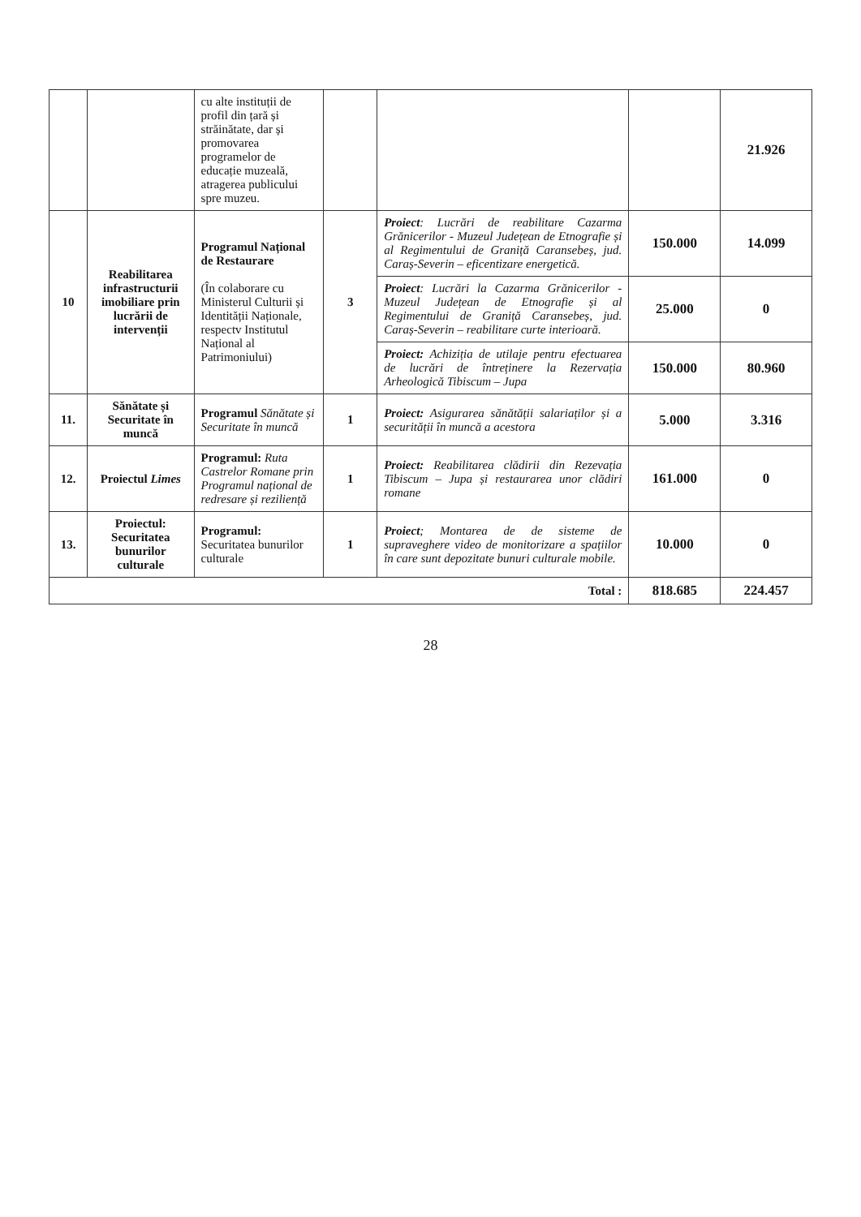| | | cu alte instituții de profil din țară și străinătate, dar și promovarea programelor de educație muzeală, atragerea publicului spre muzeu. | | | | 21.926 |
| 10 | Reabilitarea infrastructurii imobiliare prin lucrării de intervenții | Programul Național de Restaurare (În colaborare cu Ministerul Culturii și Identității Naționale, respectv Institutul Național al Patrimoniului) | 3 | Proiect : Lucrări de reabilitare Cazarma Grănicerilor - Muzeul Județean de Etnografie și al Regimentului de Graniță Caransebeș, jud. Caraș-Severin – eficentizare energetică. | 150.000 | 14.099 |
| | | | | Proiect : Lucrări la Cazarma Grănicerilor - Muzeul Județean de Etnografie și al Regimentului de Graniță Caransebeș, jud. Caraș-Severin – reabilitare curte interioară. | 25.000 | 0 |
| | | | | Proiect: Achiziția de utilaje pentru efectuarea de lucrări de întreținere la Rezervația Arheologică Tibiscum – Jupa | 150.000 | 80.960 |
| 11. | Sănătate și Securitate în muncă | Programul Sănătate și Securitate în muncă | 1 | Proiect: Asigurarea sănătății salariaților și a securității în muncă a acestora | 5.000 | 3.316 |
| 12. | Proiectul Limes | Programul: Ruta Castrelor Romane prin Programul național de redresare și reziliență | 1 | Proiect: Reabilitarea clădirii din Rezevația Tibiscum – Jupa și restaurarea unor clădiri romane | 161.000 | 0 |
| 13. | Proiectul: Securitatea bunurilor culturale | Programul: Securitatea bunurilor culturale | 1 | Proiect ; Montarea de de sisteme de supraveghere video de monitorizare a spațiilor în care sunt depozitate bunuri culturale mobile. | 10.000 | 0 |
| Total : | | | | | 818.685 | 224.457 |
28